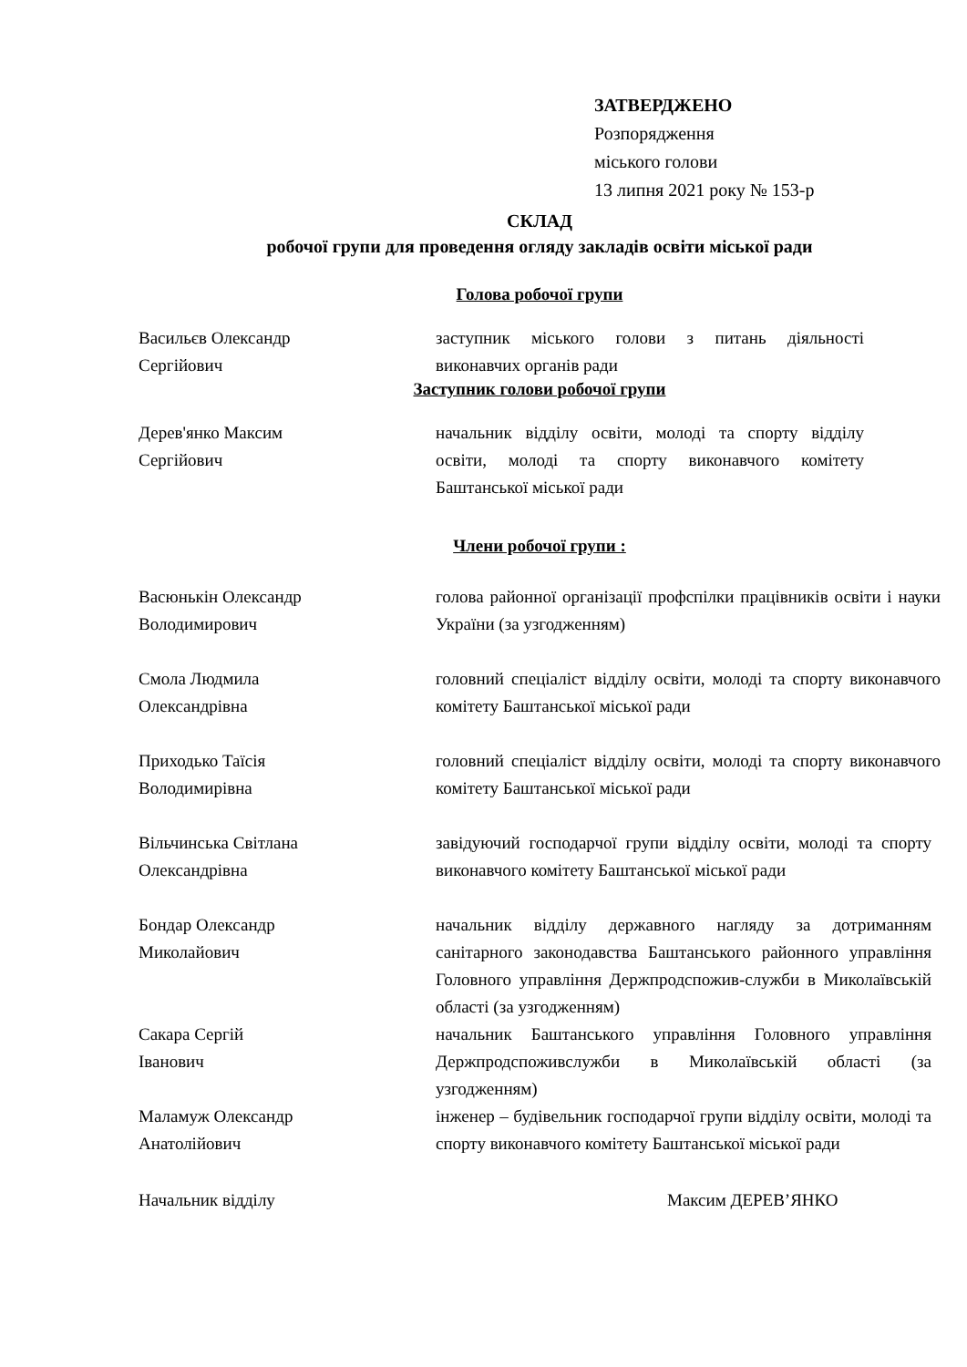ЗАТВЕРДЖЕНО
Розпорядження
міського голови
13 липня 2021 року № 153-р
СКЛАД
робочої групи для проведення огляду закладів освіти міської ради
Голова робочої групи
Васильєв Олександр
Сергійович
заступник міського голови з питань діяльності виконавчих органів ради
Заступник голови робочої групи
Дерев'янко Максим
Сергійович
начальник відділу освіти, молоді та спорту відділу освіти, молоді та спорту виконавчого комітету Баштанської міської ради
Члени робочої групи :
Васюнькін Олександр
Володимирович
голова районної організації профспілки працівників освіти і науки України (за узгодженням)
Смола Людмила
Олександрівна
головний спеціаліст відділу освіти, молоді та спорту виконавчого комітету Баштанської міської ради
Приходько Таїсія
Володимирівна
головний спеціаліст відділу освіти, молоді та спорту виконавчого комітету Баштанської міської ради
Вільчинська Світлана
Олександрівна
завідуючий господарчої групи відділу освіти, молоді та спорту виконавчого комітету Баштанської міської ради
Бондар Олександр
Миколайович
начальник відділу державного нагляду за дотриманням санітарного законодавства Баштанського районного управління Головного управління Держпродспожив-служби в Миколаївській області (за узгодженням)
Сакара Сергій
Іванович
начальник Баштанського управління Головного управління Держпродспоживслужби в Миколаївській області (за узгодженням)
Маламуж Олександр
Анатолійович
інженер – будівельник господарчої групи відділу освіти, молоді та спорту виконавчого комітету Баштанської міської ради
Начальник відділу Максим ДЕРЕВ’ЯНКО